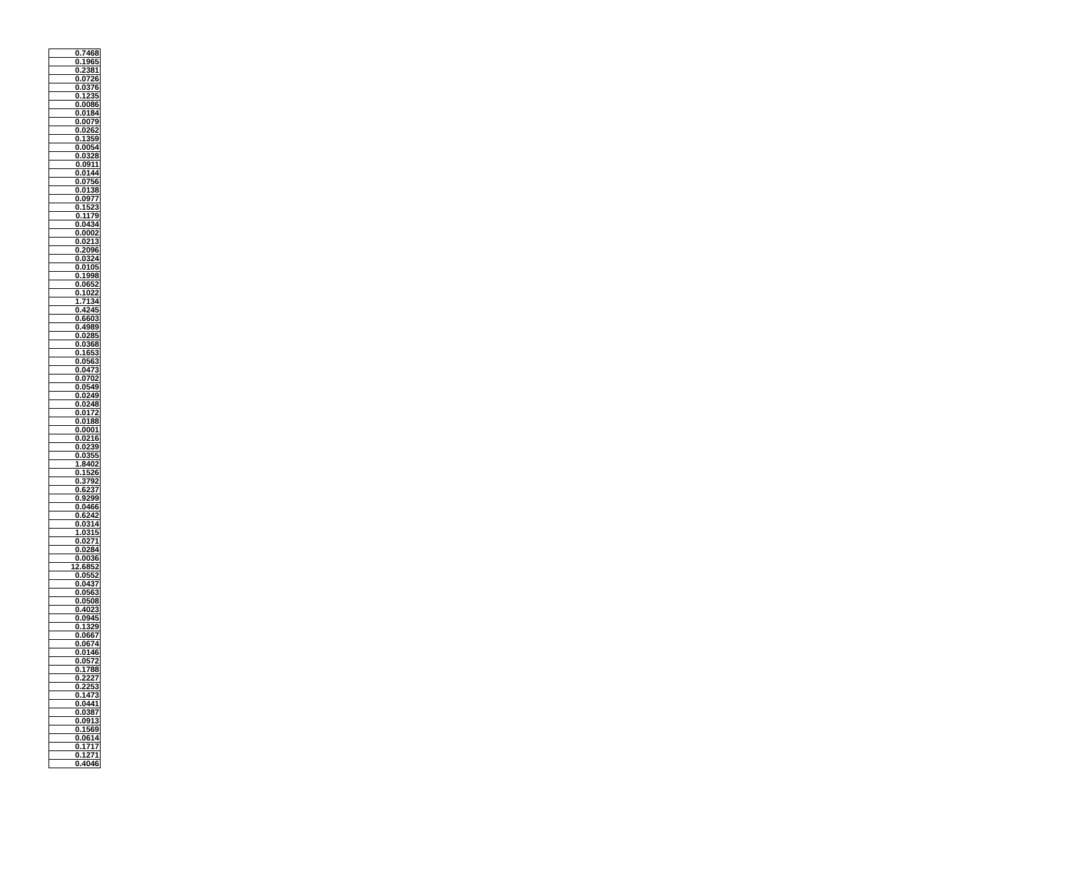| 0.7468 |
| 0.1965 |
| 0.2381 |
| 0.0726 |
| 0.0376 |
| 0.1235 |
| 0.0086 |
| 0.0184 |
| 0.0079 |
| 0.0262 |
| 0.1359 |
| 0.0054 |
| 0.0328 |
| 0.0911 |
| 0.0144 |
| 0.0756 |
| 0.0138 |
| 0.0977 |
| 0.1523 |
| 0.1179 |
| 0.0434 |
| 0.0002 |
| 0.0213 |
| 0.2096 |
| 0.0324 |
| 0.0105 |
| 0.1998 |
| 0.0652 |
| 0.1022 |
| 1.7134 |
| 0.4245 |
| 0.6603 |
| 0.4989 |
| 0.0285 |
| 0.0368 |
| 0.1653 |
| 0.0563 |
| 0.0473 |
| 0.0702 |
| 0.0549 |
| 0.0249 |
| 0.0248 |
| 0.0172 |
| 0.0188 |
| 0.0001 |
| 0.0216 |
| 0.0239 |
| 0.0355 |
| 1.8402 |
| 0.1526 |
| 0.3792 |
| 0.6237 |
| 0.9299 |
| 0.0466 |
| 0.6242 |
| 0.0314 |
| 1.0315 |
| 0.0271 |
| 0.0284 |
| 0.0036 |
| 12.6852 |
| 0.0552 |
| 0.0437 |
| 0.0563 |
| 0.0508 |
| 0.4023 |
| 0.0945 |
| 0.1329 |
| 0.0667 |
| 0.0674 |
| 0.0146 |
| 0.0572 |
| 0.1788 |
| 0.2227 |
| 0.2253 |
| 0.1473 |
| 0.0441 |
| 0.0387 |
| 0.0913 |
| 0.1569 |
| 0.0614 |
| 0.1717 |
| 0.1271 |
| 0.4046 |